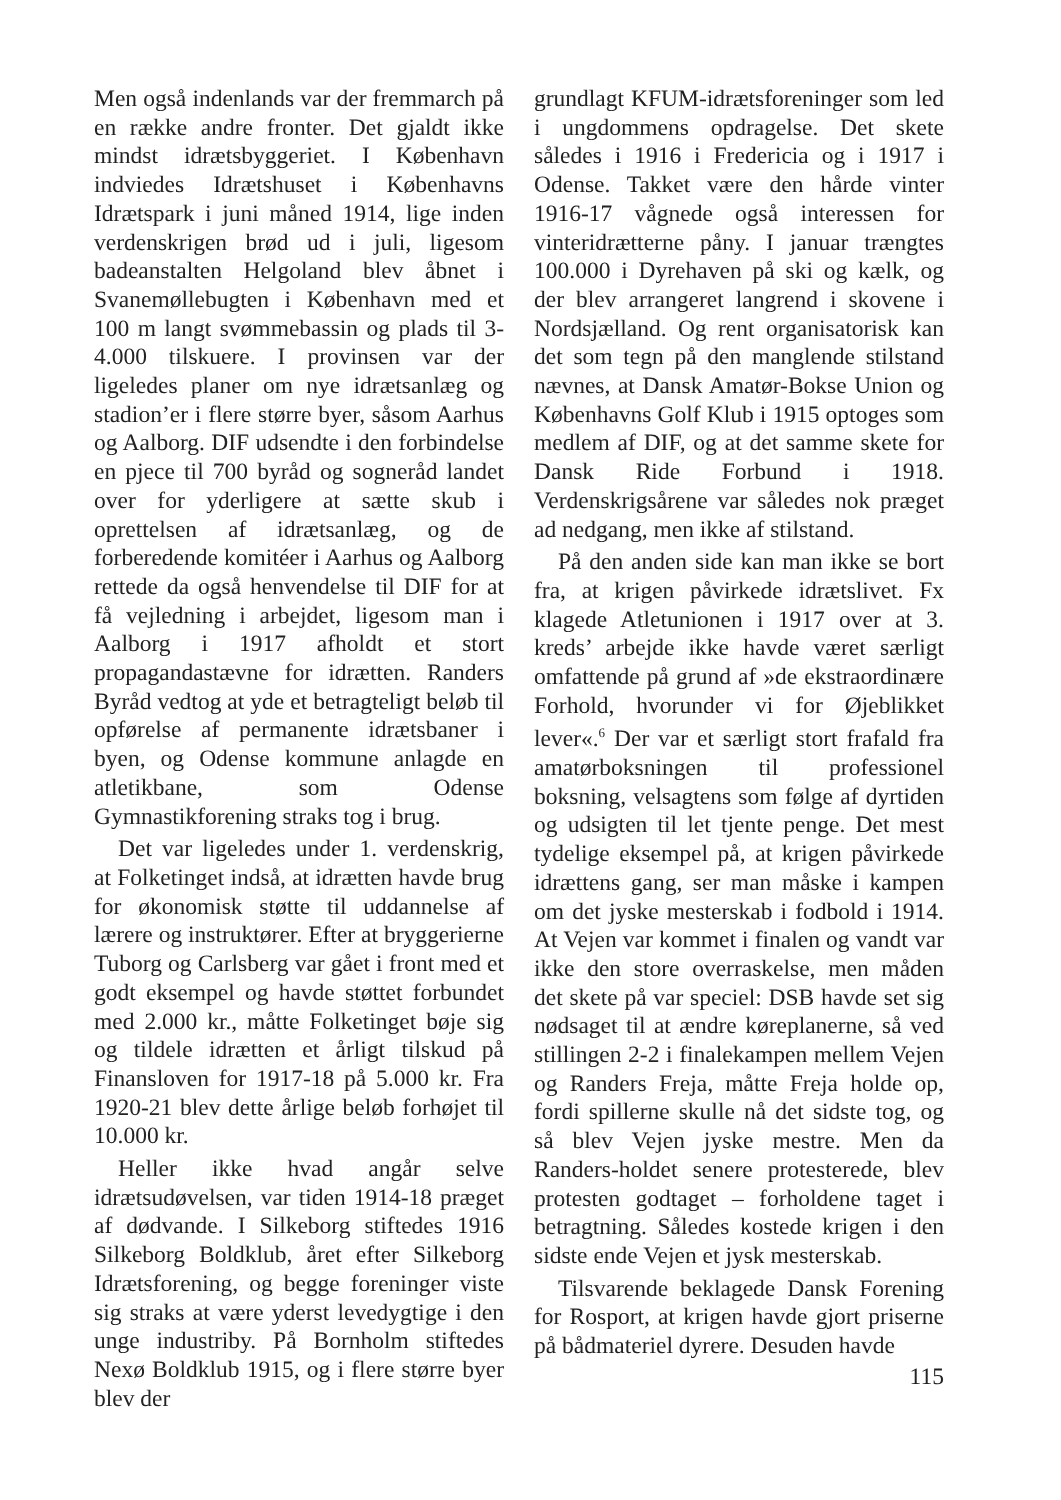Men også indenlands var der fremmarch på en række andre fronter. Det gjaldt ikke mindst idrætsbyggeriet. I København indviedes Idrætshuset i Københavns Idrætspark i juni måned 1914, lige inden verdenskrigen brød ud i juli, ligesom badeanstalten Helgoland blev åbnet i Svanemøllebugten i København med et 100 m langt svømmebassin og plads til 3-4.000 tilskuere. I provinsen var der ligeledes planer om nye idrætsanlæg og stadion’er i flere større byer, såsom Aarhus og Aalborg. DIF udsendte i den forbindelse en pjece til 700 byråd og sogneråd landet over for yderligere at sætte skub i oprettelsen af idrætsanlæg, og de forberedende komitéer i Aarhus og Aalborg rettede da også henvendelse til DIF for at få vejledning i arbejdet, ligesom man i Aalborg i 1917 afholdt et stort propagandastævne for idrætten. Randers Byråd vedtog at yde et betragteligt beløb til opførelse af permanente idrætsbaner i byen, og Odense kommune anlagde en atletikbane, som Odense Gymnastikforening straks tog i brug.
Det var ligeledes under 1. verdenskrig, at Folketinget indså, at idrætten havde brug for økonomisk støtte til uddannelse af lærere og instruktører. Efter at bryggerierne Tuborg og Carlsberg var gået i front med et godt eksempel og havde støttet forbundet med 2.000 kr., måtte Folketinget bøje sig og tildele idrætten et årligt tilskud på Finansloven for 1917-18 på 5.000 kr. Fra 1920-21 blev dette årlige beløb forhøjet til 10.000 kr.
Heller ikke hvad angår selve idrætsudøvelsen, var tiden 1914-18 præget af dødvande. I Silkeborg stiftedes 1916 Silkeborg Boldklub, året efter Silkeborg Idrætsforening, og begge foreninger viste sig straks at være yderst levedygtige i den unge industriby. På Bornholm stiftedes Nexø Boldklub 1915, og i flere større byer blev der
grundlagt KFUM-idrætsforeninger som led i ungdommens opdragelse. Det skete således i 1916 i Fredericia og i 1917 i Odense. Takket være den hårde vinter 1916-17 vågnede også interessen for vinteridrætterne påny. I januar trængtes 100.000 i Dyrehaven på ski og kælk, og der blev arrangeret langrend i skovene i Nordsjælland. Og rent organisatorisk kan det som tegn på den manglende stilstand nævnes, at Dansk Amatør-Bokse Union og Københavns Golf Klub i 1915 optoges som medlem af DIF, og at det samme skete for Dansk Ride Forbund i 1918. Verdenskrigsårene var således nok præget ad nedgang, men ikke af stilstand.
På den anden side kan man ikke se bort fra, at krigen påvirkede idrætslivet. Fx klagede Atletunionen i 1917 over at 3. kreds’ arbejde ikke havde været særligt omfattende på grund af »de ekstraordinære Forhold, hvorunder vi for Øjeblikket lever«.<sup>6</sup> Der var et særligt stort frafald fra amatørboksningen til professionel boksning, velsagtens som følge af dyrtiden og udsigten til let tjente penge. Det mest tydelige eksempel på, at krigen påvirkede idrættens gang, ser man måske i kampen om det jyske mesterskab i fodbold i 1914. At Vejen var kommet i finalen og vandt var ikke den store overraskelse, men måden det skete på var speciel: DSB havde set sig nødsaget til at ændre køreplanerne, så ved stillingen 2-2 i finalekampen mellem Vejen og Randers Freja, måtte Freja holde op, fordi spillerne skulle nå det sidste tog, og så blev Vejen jyske mestre. Men da Randers-holdet senere protesterede, blev protesten godtaget – forholdene taget i betragtning. Således kostede krigen i den sidste ende Vejen et jysk mesterskab.
Tilsvarende beklagede Dansk Forening for Rosport, at krigen havde gjort priserne på bådmateriel dyrere. Desuden havde
115